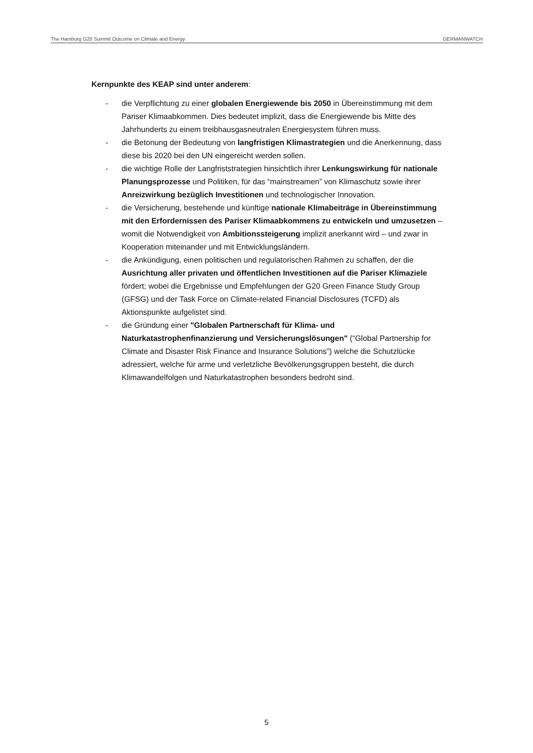The Hamburg G20 Summit Outcome on Climate and Energy GERMANWATCH
Kernpunkte des KEAP sind unter anderem:
- die Verpflichtung zu einer globalen Energiewende bis 2050 in Übereinstimmung mit dem Pariser Klimaabkommen. Dies bedeutet implizit, dass die Energiewende bis Mitte des Jahrhunderts zu einem treibhausgasneutralen Energiesystem führen muss.
- die Betonung der Bedeutung von langfristigen Klimastrategien und die Anerkennung, dass diese bis 2020 bei den UN eingereicht werden sollen.
- die wichtige Rolle der Langfriststrategien hinsichtlich ihrer Lenkungswirkung für nationale Planungsprozesse und Politiken, für das “mainstreamen” von Klimaschutz sowie ihrer Anreizwirkung bezüglich Investitionen und technologischer Innovation.
- die Versicherung, bestehende und künftige nationale Klimabeiträge in Übereinstimmung mit den Erfordernissen des Pariser Klimaabkommens zu entwickeln und umzusetzen – womit die Notwendigkeit von Ambitionssteigerung implizit anerkannt wird – und zwar in Kooperation miteinander und mit Entwicklungsländern.
- die Ankündigung, einen politischen und regulatorischen Rahmen zu schaffen, der die Ausrichtung aller privaten und öffentlichen Investitionen auf die Pariser Klimaziele fördert; wobei die Ergebnisse und Empfehlungen der G20 Green Finance Study Group (GFSG) und der Task Force on Climate-related Financial Disclosures (TCFD) als Aktionspunkte aufgelistet sind.
- die Gründung einer "Globalen Partnerschaft für Klima- und Naturkatastrophenfinanzierung und Versicherungslösungen" (“Global Partnership for Climate and Disaster Risk Finance and Insurance Solutions”) welche die Schutzlücke adressiert, welche für arme und verletzliche Bevölkerungsgruppen besteht, die durch Klimawandelfolgen und Naturkatastrophen besonders bedroht sind.
5